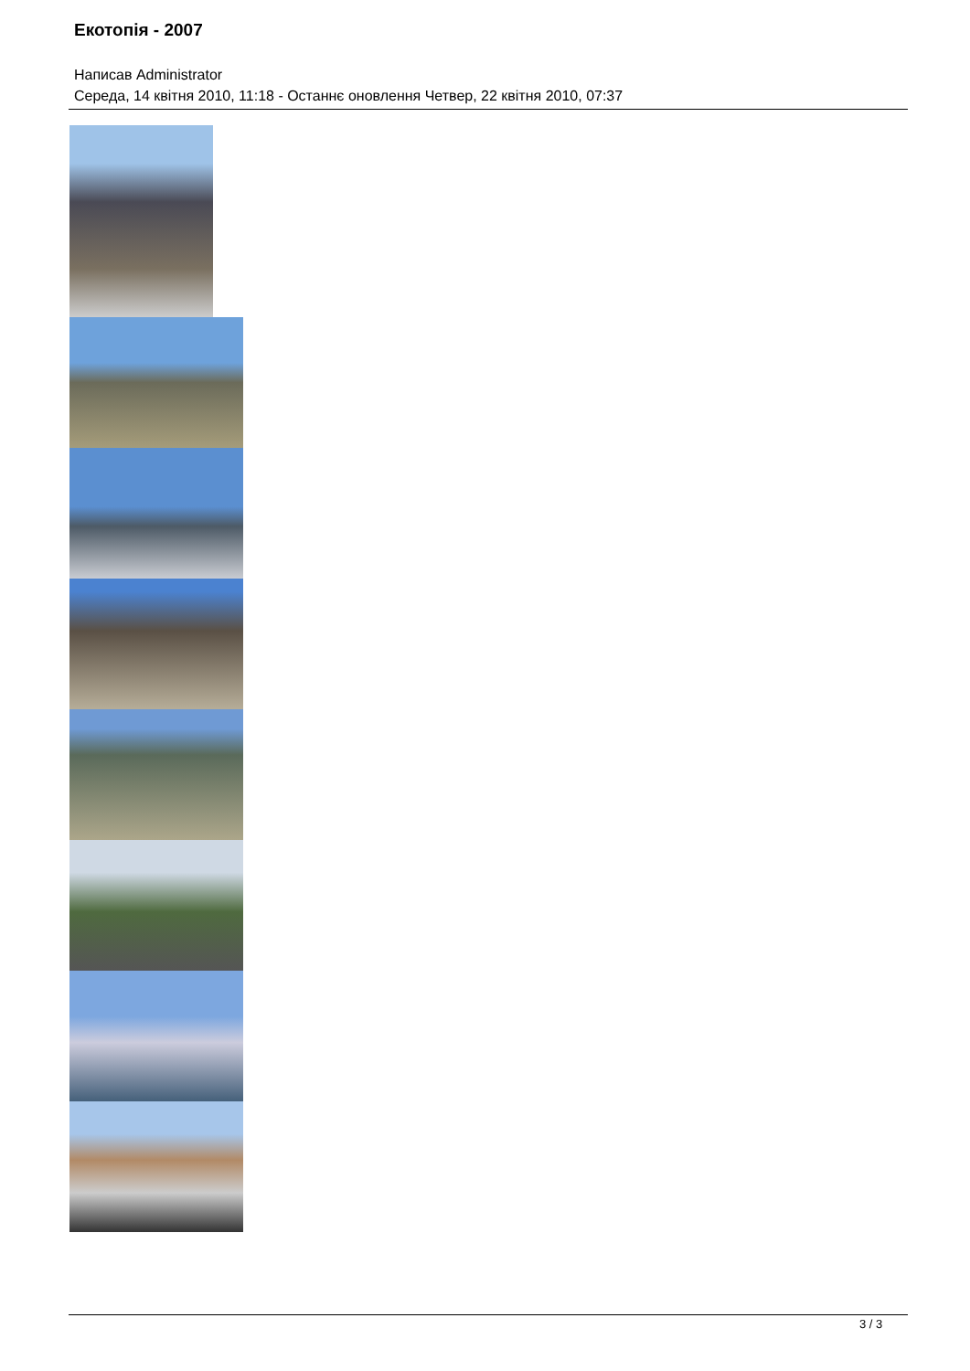Екотопія - 2007
Написав Administrator
Середа, 14 квітня 2010, 11:18 - Останнє оновлення Четвер, 22 квітня 2010, 07:37
3 / 3